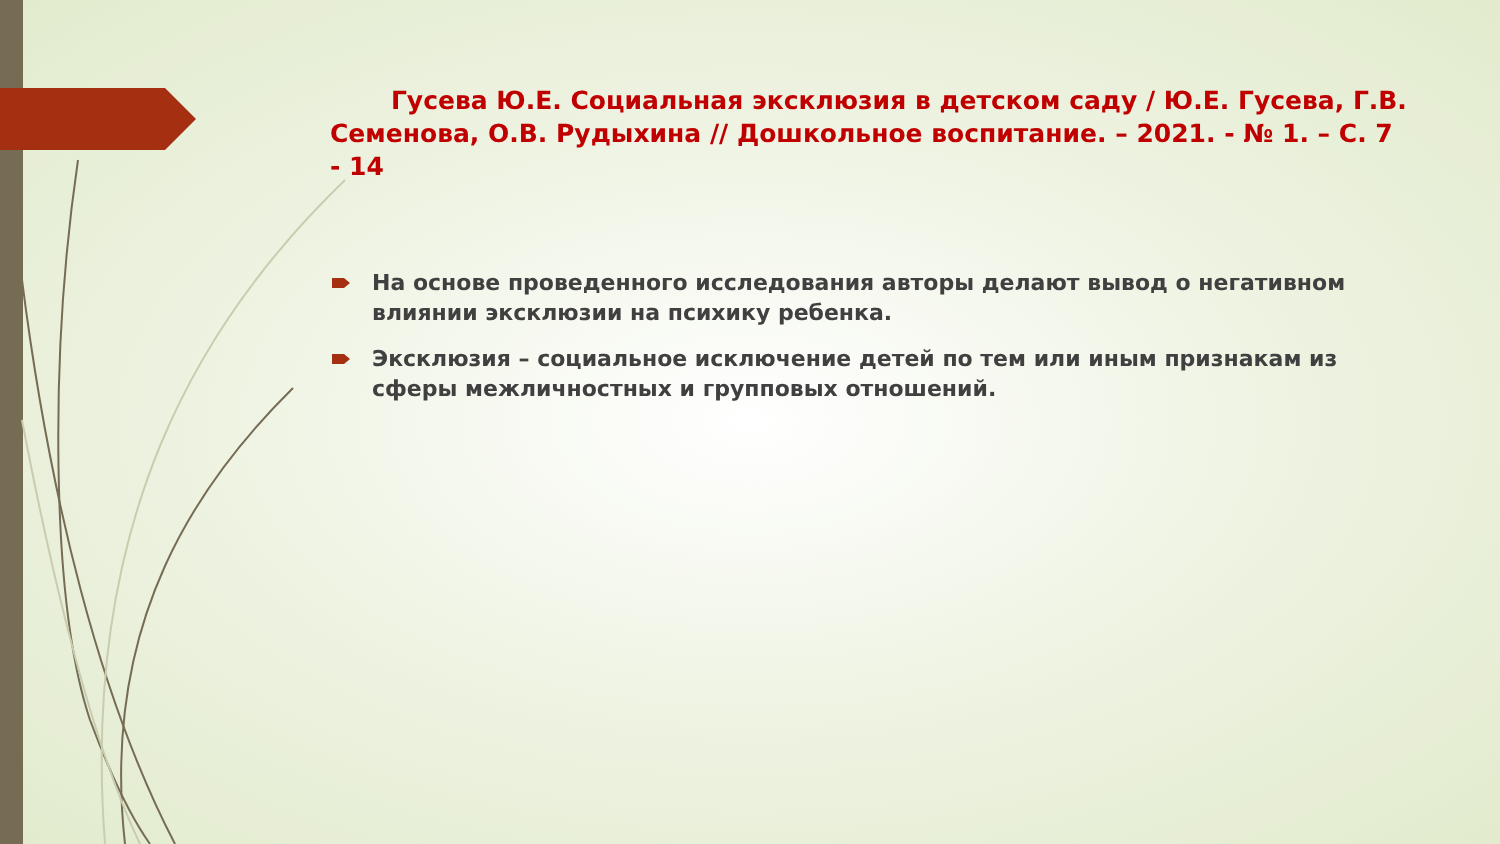Гусева Ю.Е. Социальная эксклюзия в детском саду / Ю.Е. Гусева, Г.В. Семенова, О.В. Рудыхина // Дошкольное воспитание. – 2021. - № 1. – С. 7 - 14
На основе проведенного исследования авторы делают вывод о негативном влиянии эксклюзии на психику ребенка.
Эксклюзия – социальное исключение детей по тем или иным признакам из сферы межличностных и групповых отношений.